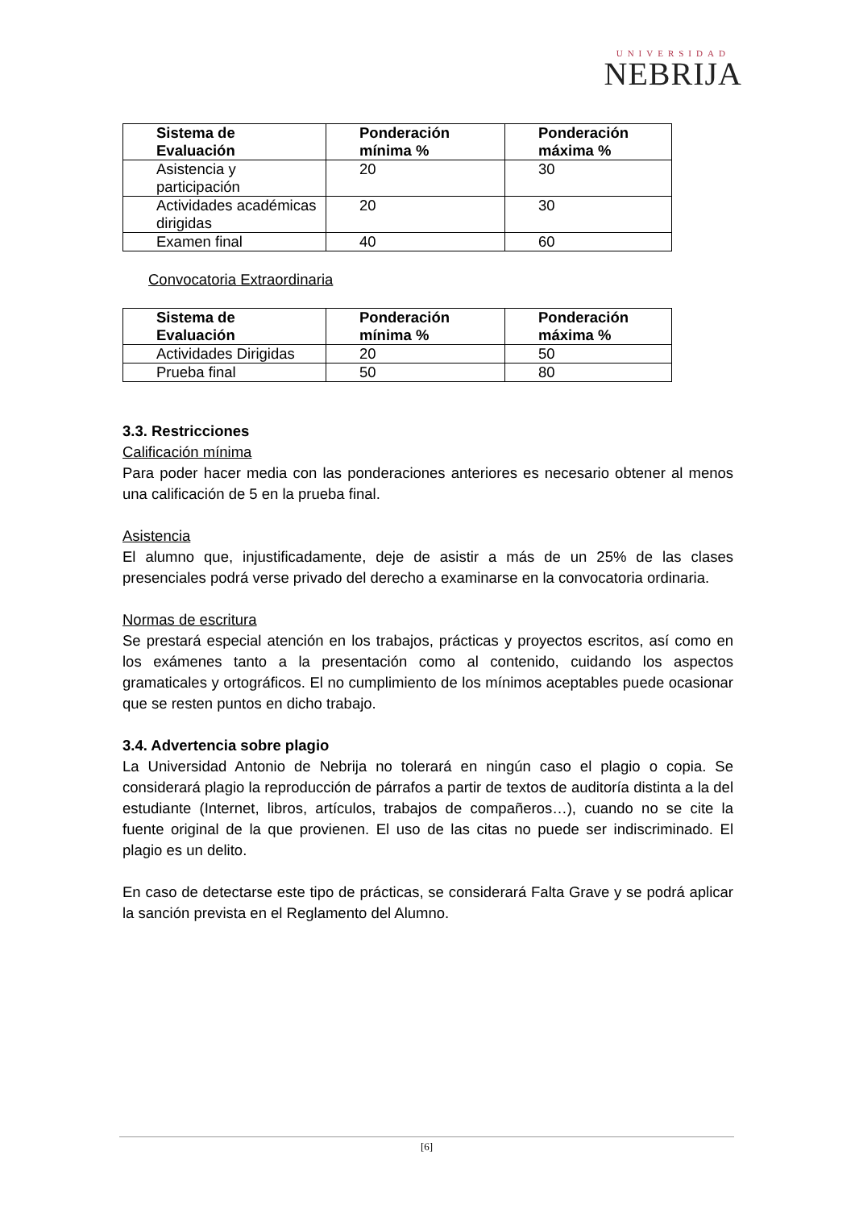UNIVERSIDAD
NEBRIJA
| Sistema de Evaluación | Ponderación mínima % | Ponderación máxima % |
| Asistencia y participación | 20 | 30 |
| Actividades académicas dirigidas | 20 | 30 |
| Examen final | 40 | 60 |
Convocatoria Extraordinaria
| Sistema de Evaluación | Ponderación mínima % | Ponderación máxima % |
| Actividades Dirigidas | 20 | 50 |
| Prueba final | 50 | 80 |
3.3. Restricciones
Calificación mínima
Para poder hacer media con las ponderaciones anteriores es necesario obtener al menos una calificación de 5 en la prueba final.
Asistencia
El alumno que, injustificadamente, deje de asistir a más de un 25% de las clases presenciales podrá verse privado del derecho a examinarse en la convocatoria ordinaria.
Normas de escritura
Se prestará especial atención en los trabajos, prácticas y proyectos escritos, así como en los exámenes tanto a la presentación como al contenido, cuidando los aspectos gramaticales y ortográficos. El no cumplimiento de los mínimos aceptables puede ocasionar que se resten puntos en dicho trabajo.
3.4. Advertencia sobre plagio
La Universidad Antonio de Nebrija no tolerará en ningún caso el plagio o copia. Se considerará plagio la reproducción de párrafos a partir de textos de auditoría distinta a la del estudiante (Internet, libros, artículos, trabajos de compañeros…), cuando no se cite la fuente original de la que provienen. El uso de las citas no puede ser indiscriminado. El plagio es un delito.
En caso de detectarse este tipo de prácticas, se considerará Falta Grave y se podrá aplicar la sanción prevista en el Reglamento del Alumno.
[6]